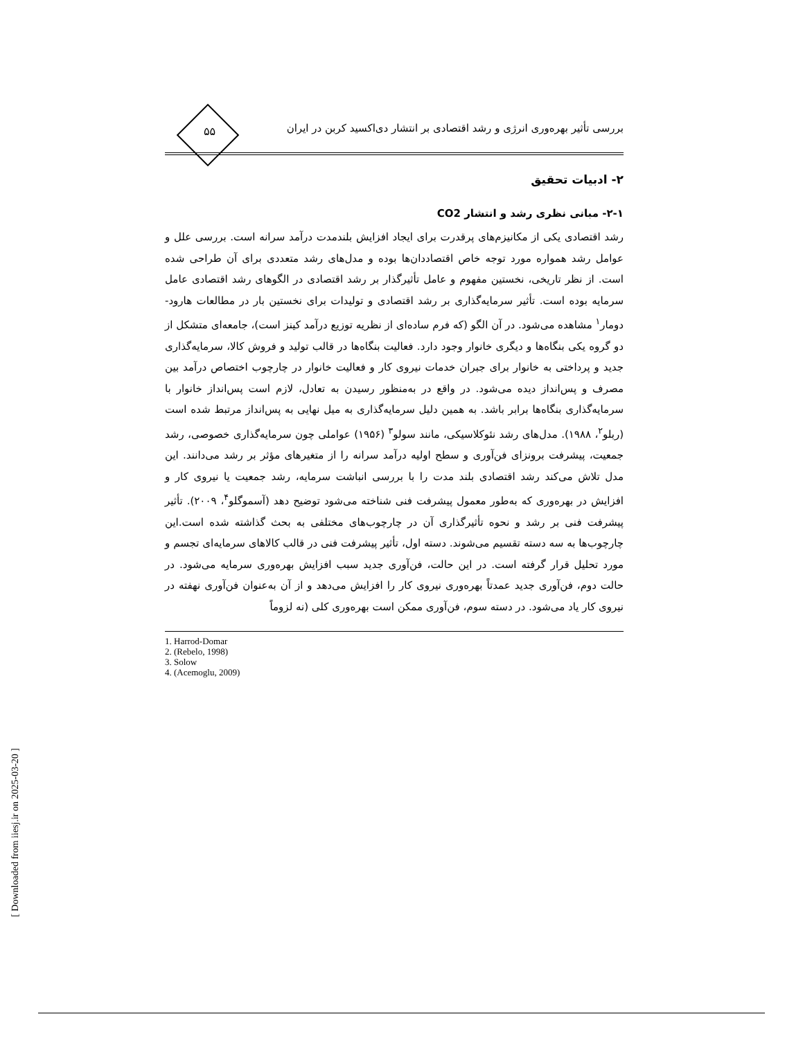بررسی تأثیر بهره‌وری انرژی و رشد اقتصادی بر انتشار دی‌اکسید کربن در ایران
۵۵
۲- ادبیات تحقیق
۲-۱- مبانی نظری رشد و انتشار CO2
رشد اقتصادی یکی از مکانیزم‌های پرقدرت برای ایجاد افزایش بلندمدت درآمد سرانه است. بررسی علل و عوامل رشد همواره مورد توجه خاص اقتصاددان‌ها بوده و مدل‌های رشد متعددی برای آن طراحی شده است. از نظر تاریخی، نخستین مفهوم و عامل تأثیرگذار بر رشد اقتصادی در الگوهای رشد اقتصادی عامل سرمایه بوده است. تأثیر سرمایه‌گذاری بر رشد اقتصادی و تولیدات برای نخستین بار در مطالعات هارود-دومار<sup>۱</sup> مشاهده می‌شود. در آن الگو (که فرم ساده‌ای از نظریه توزیع درآمد کینز است)، جامعه‌ای متشکل از دو گروه یکی بنگاه‌ها و دیگری خانوار وجود دارد. فعالیت بنگاه‌ها در قالب تولید و فروش کالا، سرمایه‌گذاری جدید و پرداختی به خانوار برای جبران خدمات نیروی کار و فعالیت خانوار در چارچوب اختصاص درآمد بین مصرف و پس‌انداز دیده می‌شود. در واقع در به‌منظور رسیدن به تعادل، لازم است پس‌انداز خانوار با سرمایه‌گذاری بنگاه‌ها برابر باشد. به همین دلیل سرمایه‌گذاری به میل نهایی به پس‌انداز مرتبط شده است (ربلو<sup>۲</sup>، ۱۹۸۸). مدل‌های رشد نئوکلاسیکی، مانند سولو<sup>۳</sup> (۱۹۵۶) عواملی چون سرمایه‌گذاری خصوصی، رشد جمعیت، پیشرفت برونزای فن‌آوری و سطح اولیه درآمد سرانه را از متغیرهای مؤثر بر رشد می‌دانند. این مدل تلاش می‌کند رشد اقتصادی بلند مدت را با بررسی انباشت سرمایه، رشد جمعیت یا نیروی کار و افزایش در بهره‌وری که به‌طور معمول پیشرفت فنی شناخته می‌شود توضیح دهد (آسموگلو<sup>۴</sup>، ۲۰۰۹). تأثیر پیشرفت فنی بر رشد و نحوه تأثیرگذاری آن در چارچوب‌های مختلفی به بحث گذاشته شده است.این چارچوب‌ها به سه دسته تقسیم می‌شوند. دسته اول، تأثیر پیشرفت فنی در قالب کالاهای سرمایه‌ای تجسم و مورد تحلیل قرار گرفته است. در این حالت، فن‌آوری جدید سبب افزایش بهره‌وری سرمایه می‌شود. در حالت دوم، فن‌آوری جدید عمدتاً بهره‌وری نیروی کار را افزایش می‌دهد و از آن به‌عنوان فن‌آوری نهفته در نیروی کار یاد می‌شود. در دسته سوم، فن‌آوری ممکن است بهره‌وری کلی (نه لزوماً
1. Harrod-Domar
2. (Rebelo, 1998)
3. Solow
4. (Acemoglu, 2009)
[ Downloaded from iiesj.ir on 2025-03-20 ]